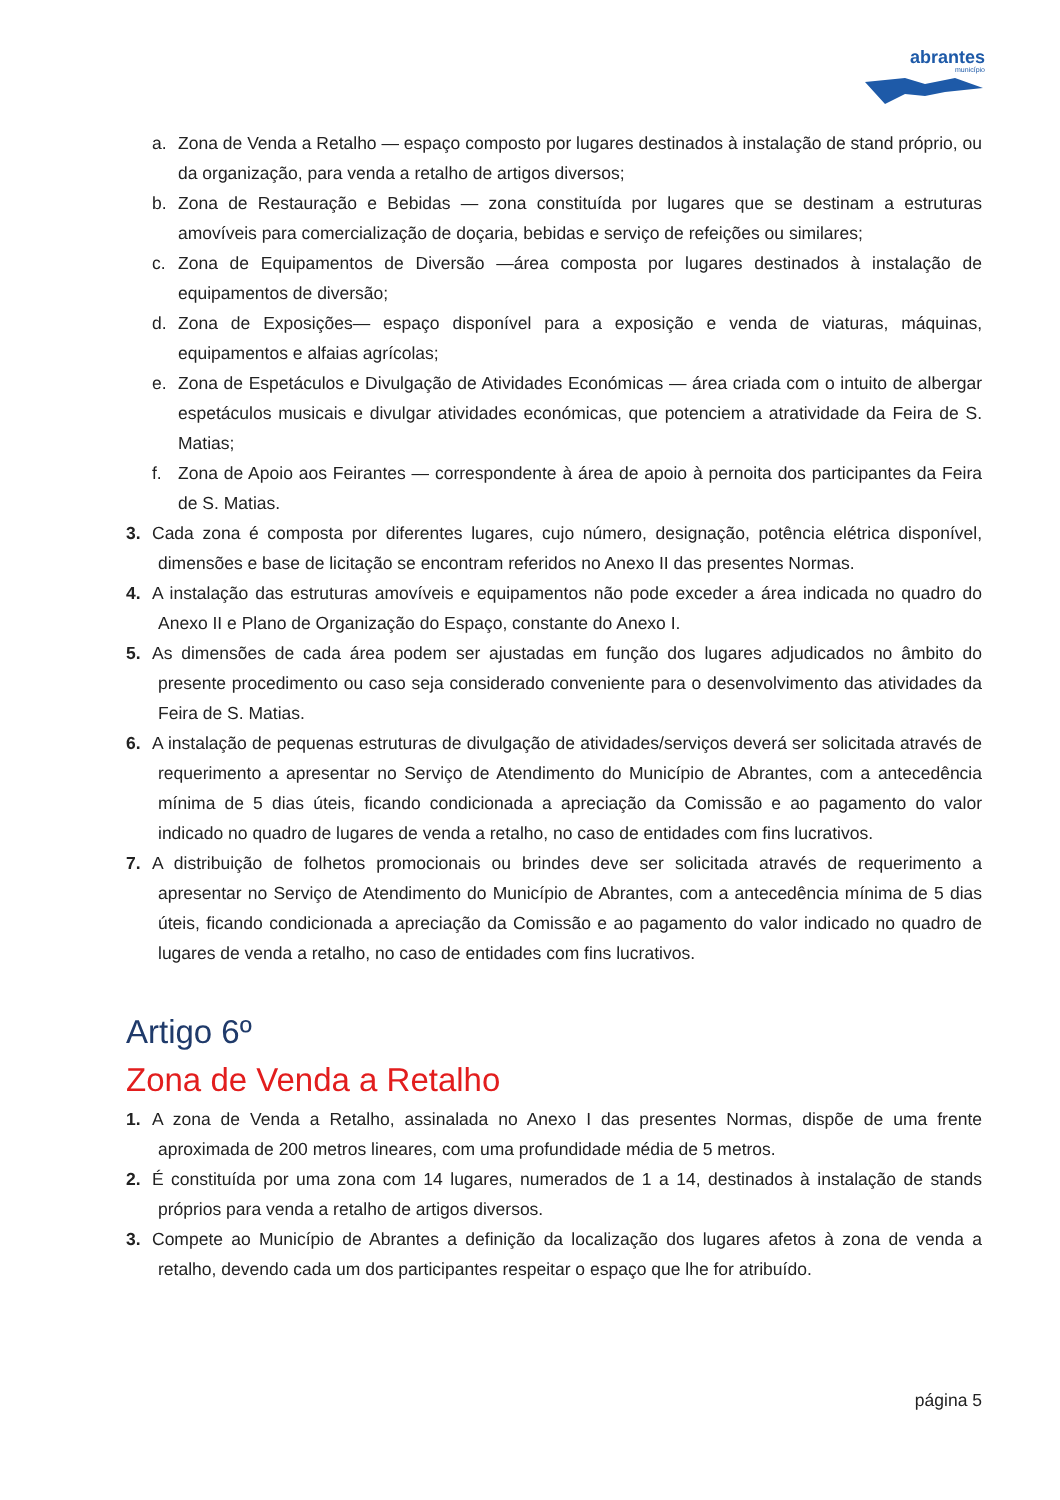abrantes
município
a. Zona de Venda a Retalho — espaço composto por lugares destinados à instalação de stand próprio, ou da organização, para venda a retalho de artigos diversos;
b. Zona de Restauração e Bebidas — zona constituída por lugares que se destinam a estruturas amovíveis para comercialização de doçaria, bebidas e serviço de refeições ou similares;
c. Zona de Equipamentos de Diversão —área composta por lugares destinados à instalação de equipamentos de diversão;
d. Zona de Exposições— espaço disponível para a exposição e venda de viaturas, máquinas, equipamentos e alfaias agrícolas;
e. Zona de Espetáculos e Divulgação de Atividades Económicas — área criada com o intuito de albergar espetáculos musicais e divulgar atividades económicas, que potenciem a atratividade da Feira de S. Matias;
f. Zona de Apoio aos Feirantes — correspondente à área de apoio à pernoita dos participantes da Feira de S. Matias.
3. Cada zona é composta por diferentes lugares, cujo número, designação, potência elétrica disponível, dimensões e base de licitação se encontram referidos no Anexo II das presentes Normas.
4. A instalação das estruturas amovíveis e equipamentos não pode exceder a área indicada no quadro do Anexo II e Plano de Organização do Espaço, constante do Anexo I.
5. As dimensões de cada área podem ser ajustadas em função dos lugares adjudicados no âmbito do presente procedimento ou caso seja considerado conveniente para o desenvolvimento das atividades da Feira de S. Matias.
6. A instalação de pequenas estruturas de divulgação de atividades/serviços deverá ser solicitada através de requerimento a apresentar no Serviço de Atendimento do Município de Abrantes, com a antecedência mínima de 5 dias úteis, ficando condicionada a apreciação da Comissão e ao pagamento do valor indicado no quadro de lugares de venda a retalho, no caso de entidades com fins lucrativos.
7. A distribuição de folhetos promocionais ou brindes deve ser solicitada através de requerimento a apresentar no Serviço de Atendimento do Município de Abrantes, com a antecedência mínima de 5 dias úteis, ficando condicionada a apreciação da Comissão e ao pagamento do valor indicado no quadro de lugares de venda a retalho, no caso de entidades com fins lucrativos.
Artigo 6º
Zona de Venda a Retalho
1. A zona de Venda a Retalho, assinalada no Anexo I das presentes Normas, dispõe de uma frente aproximada de 200 metros lineares, com uma profundidade média de 5 metros.
2. É constituída por uma zona com 14 lugares, numerados de 1 a 14, destinados à instalação de stands próprios para venda a retalho de artigos diversos.
3. Compete ao Município de Abrantes a definição da localização dos lugares afetos à zona de venda a retalho, devendo cada um dos participantes respeitar o espaço que lhe for atribuído.
página 5